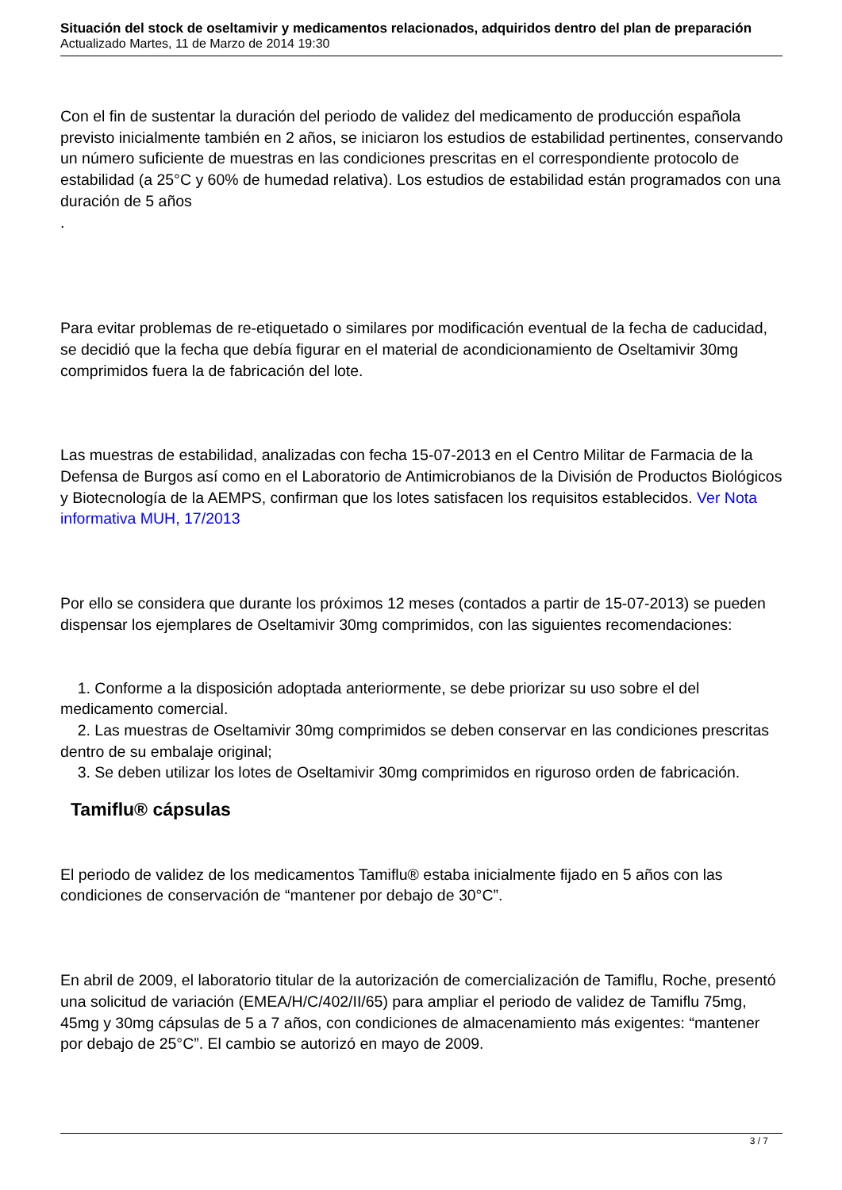Situación del stock de oseltamivir y medicamentos relacionados, adquiridos dentro del plan de preparación
Actualizado Martes, 11 de Marzo de 2014 19:30
Con el fin de sustentar la duración del periodo de validez del medicamento de producción española previsto inicialmente también en 2 años, se iniciaron los estudios de estabilidad pertinentes, conservando un número suficiente de muestras en las condiciones prescritas en el correspondiente protocolo de estabilidad (a 25°C y 60% de humedad relativa). Los estudios de estabilidad están programados con una duración de 5 años
.
Para evitar problemas de re-etiquetado o similares por modificación eventual de la fecha de caducidad, se decidió que la fecha que debía figurar en el material de acondicionamiento de Oseltamivir 30mg comprimidos fuera la de fabricación del lote.
Las muestras de estabilidad, analizadas con fecha 15-07-2013 en el Centro Militar de Farmacia de la Defensa de Burgos así como en el Laboratorio de Antimicrobianos de la División de Productos Biológicos y Biotecnología de la AEMPS, confirman que los lotes satisfacen los requisitos establecidos. Ver Nota informativa MUH, 17/2013
Por ello se considera que durante los próximos 12 meses (contados a partir de 15-07-2013) se pueden dispensar los ejemplares de Oseltamivir 30mg comprimidos, con las siguientes recomendaciones:
1. Conforme a la disposición adoptada anteriormente, se debe priorizar su uso sobre el del medicamento comercial.
2. Las muestras de Oseltamivir 30mg comprimidos se deben conservar en las condiciones prescritas dentro de su embalaje original;
3. Se deben utilizar los lotes de Oseltamivir 30mg comprimidos en riguroso orden de fabricación.
Tamiflu® cápsulas
El periodo de validez de los medicamentos Tamiflu® estaba inicialmente fijado en 5 años con las condiciones de conservación de “mantener por debajo de 30°C”.
En abril de 2009, el laboratorio titular de la autorización de comercialización de Tamiflu, Roche, presentó una solicitud de variación (EMEA/H/C/402/II/65) para ampliar el periodo de validez de Tamiflu 75mg, 45mg y 30mg cápsulas de 5 a 7 años, con condiciones de almacenamiento más exigentes: “mantener por debajo de 25°C”. El cambio se autorizó en mayo de 2009.
3 / 7